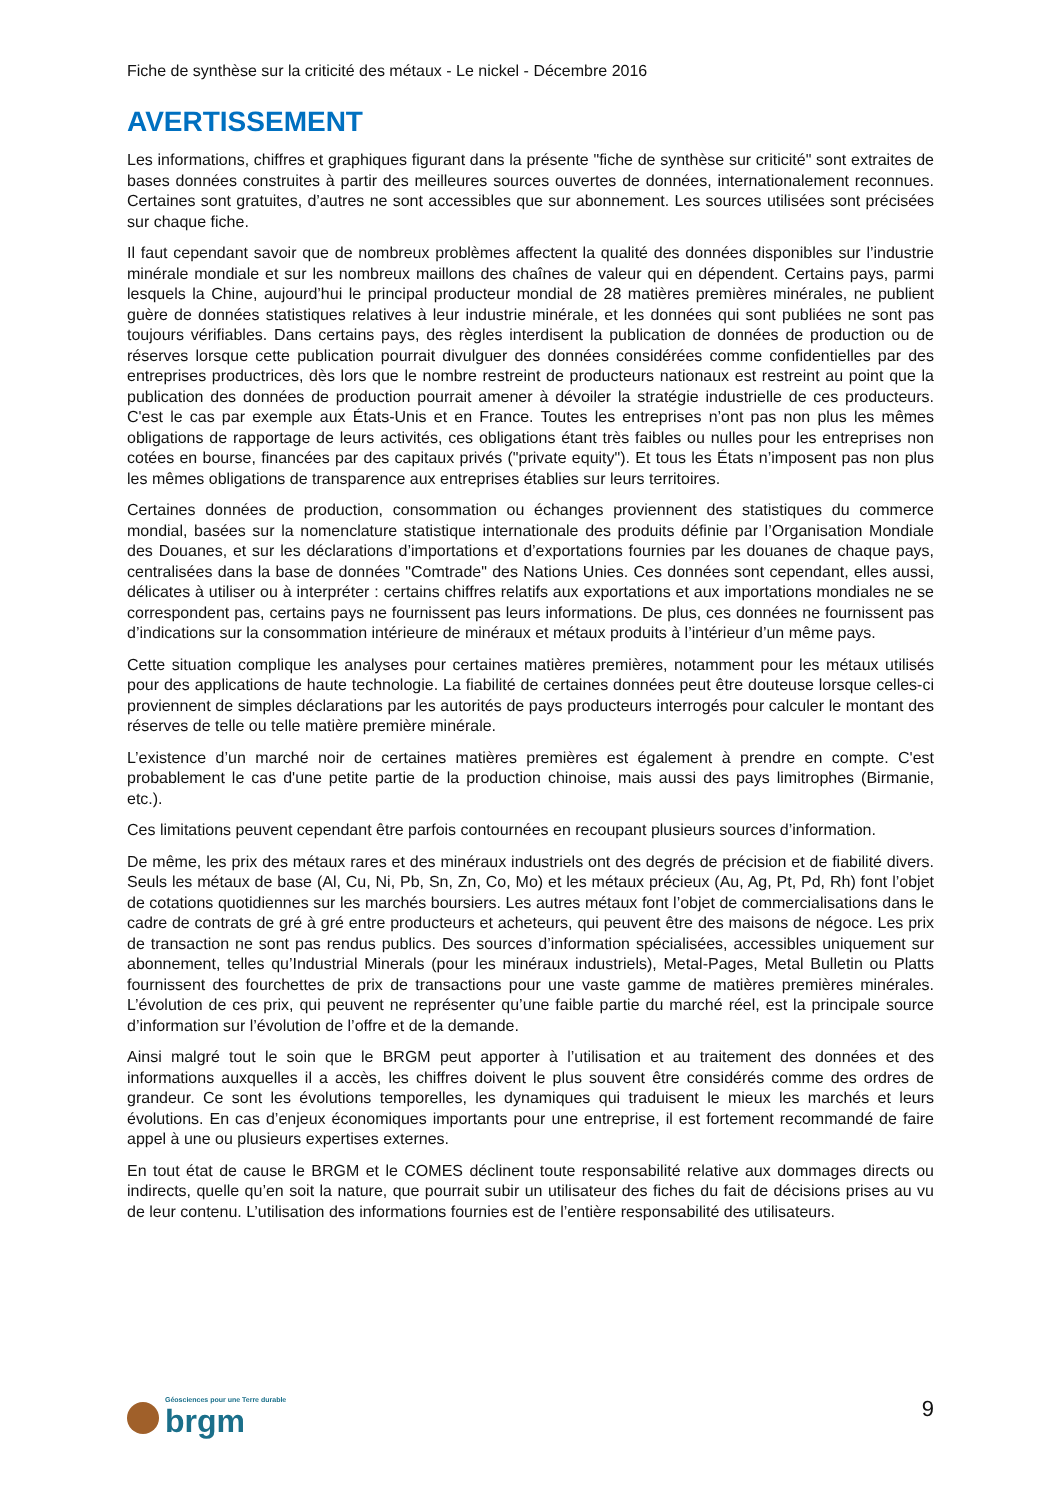Fiche de synthèse sur la criticité des métaux - Le nickel - Décembre 2016
AVERTISSEMENT
Les informations, chiffres et graphiques figurant dans la présente "fiche de synthèse sur criticité" sont extraites de bases données construites à partir des meilleures sources ouvertes de données, internationalement reconnues. Certaines sont gratuites, d’autres ne sont accessibles que sur abonnement. Les sources utilisées sont précisées sur chaque fiche.
Il faut cependant savoir que de nombreux problèmes affectent la qualité des données disponibles sur l’industrie minérale mondiale et sur les nombreux maillons des chaînes de valeur qui en dépendent. Certains pays, parmi lesquels la Chine, aujourd’hui le principal producteur mondial de 28 matières premières minérales, ne publient guère de données statistiques relatives à leur industrie minérale, et les données qui sont publiées ne sont pas toujours vérifiables. Dans certains pays, des règles interdisent la publication de données de production ou de réserves lorsque cette publication pourrait divulguer des données considérées comme confidentielles par des entreprises productrices, dès lors que le nombre restreint de producteurs nationaux est restreint au point que la publication des données de production pourrait amener à dévoiler la stratégie industrielle de ces producteurs. C'est le cas par exemple aux États-Unis et en France. Toutes les entreprises n’ont pas non plus les mêmes obligations de rapportage de leurs activités, ces obligations étant très faibles ou nulles pour les entreprises non cotées en bourse, financées par des capitaux privés ("private equity"). Et tous les États n’imposent pas non plus les mêmes obligations de transparence aux entreprises établies sur leurs territoires.
Certaines données de production, consommation ou échanges proviennent des statistiques du commerce mondial, basées sur la nomenclature statistique internationale des produits définie par l’Organisation Mondiale des Douanes, et sur les déclarations d’importations et d’exportations fournies par les douanes de chaque pays, centralisées dans la base de données "Comtrade" des Nations Unies. Ces données sont cependant, elles aussi, délicates à utiliser ou à interpréter : certains chiffres relatifs aux exportations et aux importations mondiales ne se correspondent pas, certains pays ne fournissent pas leurs informations. De plus, ces données ne fournissent pas d’indications sur la consommation intérieure de minéraux et métaux produits à l’intérieur d’un même pays.
Cette situation complique les analyses pour certaines matières premières, notamment pour les métaux utilisés pour des applications de haute technologie. La fiabilité de certaines données peut être douteuse lorsque celles-ci proviennent de simples déclarations par les autorités de pays producteurs interrogés pour calculer le montant des réserves de telle ou telle matière première minérale.
L’existence d’un marché noir de certaines matières premières est également à prendre en compte. C'est probablement le cas d'une petite partie de la production chinoise, mais aussi des pays limitrophes (Birmanie, etc.).
Ces limitations peuvent cependant être parfois contournées en recoupant plusieurs sources d’information.
De même, les prix des métaux rares et des minéraux industriels ont des degrés de précision et de fiabilité divers. Seuls les métaux de base (Al, Cu, Ni, Pb, Sn, Zn, Co, Mo) et les métaux précieux (Au, Ag, Pt, Pd, Rh) font l’objet de cotations quotidiennes sur les marchés boursiers. Les autres métaux font l’objet de commercialisations dans le cadre de contrats de gré à gré entre producteurs et acheteurs, qui peuvent être des maisons de négoce. Les prix de transaction ne sont pas rendus publics. Des sources d’information spécialisées, accessibles uniquement sur abonnement, telles qu’Industrial Minerals (pour les minéraux industriels), Metal-Pages, Metal Bulletin ou Platts fournissent des fourchettes de prix de transactions pour une vaste gamme de matières premières minérales. L’évolution de ces prix, qui peuvent ne représenter qu’une faible partie du marché réel, est la principale source d’information sur l’évolution de l’offre et de la demande.
Ainsi malgré tout le soin que le BRGM peut apporter à l’utilisation et au traitement des données et des informations auxquelles il a accès, les chiffres doivent le plus souvent être considérés comme des ordres de grandeur. Ce sont les évolutions temporelles, les dynamiques qui traduisent le mieux les marchés et leurs évolutions. En cas d’enjeux économiques importants pour une entreprise, il est fortement recommandé de faire appel à une ou plusieurs expertises externes.
En tout état de cause le BRGM et le COMES déclinent toute responsabilité relative aux dommages directs ou indirects, quelle qu’en soit la nature, que pourrait subir un utilisateur des fiches du fait de décisions prises au vu de leur contenu. L’utilisation des informations fournies est de l’entière responsabilité des utilisateurs.
Géosciences pour une Terre durable
brgm
9